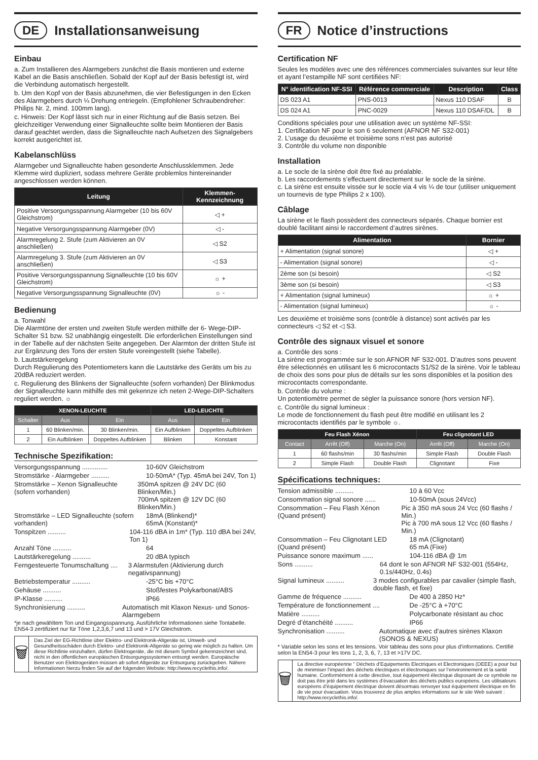DE Installationsanweisung
Einbau
a. Zum Installieren des Alarmgebers zunächst die Basis montieren und externe Kabel an die Basis anschließen. Sobald der Kopf auf der Basis befestigt ist, wird die Verbindung automatisch hergestellt.
b. Um den Kopf von der Basis abzunehmen, die vier Befestigungen in den Ecken des Alarmgebers durch ¼ Drehung entriegeln. (Empfohlener Schraubendreher: Philips Nr. 2, mind. 100mm lang).
c. Hinweis: Der Kopf lässt sich nur in einer Richtung auf die Basis setzen. Bei gleichzeitiger Verwendung einer Signalleuchte sollte beim Montieren der Basis darauf geachtet werden, dass die Signalleuchte nach Aufsetzen des Signalgebers korrekt ausgerichtet ist.
Kabelanschlüss
Alarmgeber und Signalleuchte haben gesonderte Anschlussklemmen. Jede Klemme wird dupliziert, sodass mehrere Geräte problemlos hintereinander angeschlossen werden können.
| Leitung | Klemmen-Kennzeichnung |
| --- | --- |
| Positive Versorgungsspannung Alarmgeber (10 bis 60V Gleichstrom) | ◁ + |
| Negative Versorgungsspannung Alarmgeber (0V) | ◁ - |
| Alarmregelung 2. Stufe (zum Aktivieren an 0V anschließen) | ◁ S2 |
| Alarmregelung 3. Stufe (zum Aktivieren an 0V anschließen) | ◁ S3 |
| Positive Versorgungsspannung Signalleuchte (10 bis 60V Gleichstrom) | ☼ + |
| Negative Versorgungsspannung Signalleuchte (0V) | ☼ - |
Bedienung
a. Tonwahl
Die Alarmtöne der ersten und zweiten Stufe werden mithilfe der 6- Wege-DIP-Schalter S1 bzw. S2 unabhängig eingestellt. Die erforderlichen Einstellungen sind in der Tabelle auf der nächsten Seite angegeben. Der Alarmton der dritten Stufe ist zur Ergänzung des Tons der ersten Stufe voreingestellt (siehe Tabelle).
b. Lautstärkeregelung
Durch Regulierung des Potentiometers kann die Lautstärke des Geräts um bis zu 20dBA reduziert werden.
c. Regulierung des Blinkens der Signalleuchte (sofern vorhanden) Der Blinkmodus der Signalleuchte kann mithilfe des mit gekennze ich neten 2-Wege-DIP-Schalters reguliert werden. ☼
| XENON-LEUCHTE | | | LED-LEUCHTE | |
| --- | --- | --- | --- | --- |
| Schalter | Aus | Ein | Aus | Ein |
| 1 | 60 Blinken/min. | 30 Blinken/min. | Ein Aufblinken | Doppeltes Aufblinken |
| 2 | Ein Aufblinken | Doppeltes Aufblinken | Blinken | Konstant |
Technische Spezifikation:
Versorgungsspannung .............. 10-60V Gleichstrom
Stromstärke - Alarmgeber .......... 10-50mA* (Typ. 45mA bei 24V, Ton 1)
Stromstärke – Xenon Signalleuchte (sofern vorhanden) 350mA spitzen @ 24V DC (60 Blinken/Min.)
700mA spitzen @ 12V DC (60 Blinken/Min.)
Stromstärke – LED Signalleuchte (sofern vorhanden) 18mA (Blinkend)*
65mA (Konstant)*
Tonspitzen .......... 104-116 dBA in 1m* (Typ. 110 dBA bei 24V, Ton 1)
Anzahl Töne .......... 64
Lautstärkeregelung .......... 20 dBA typisch
Ferngesteuerte Tonumschaltung .... 3 Alarmstufen (Aktivierung durch negativspannung)
Betriebstemperatur .......... -25°C bis +70°C
Gehäuse .......... Stoßfestes Polykarbonat/ABS
IP-Klasse .......... IP66
Synchronisierung .......... Automatisch mit Klaxon Nexus- und Sonos-Alarmgebern
*je nach gewähltem Ton und Eingangsspannung. Ausführliche Informationen siehe Tontabelle. EN54-3 zertifiziert nur für Töne 1,2,3,6,7 und 13 und > 17V Gleichstrom.
🗑
Das Ziel der EG-Richtlinie über Elektro- und Elektronik-Altgeräte ist, Umwelt- und Gesundheitsschäden durch Elektro- und Elektronik-Altgeräte so gering wie möglich zu halten. Um diese Richtlinie einzuhalten, dürfen Elektrogeräte, die mit diesem Symbol gekennzeichnet sind, nicht in den öffentlichen europäischen Entsorgungssystemen entsorgt werden. Europäische Benutzer von Elektrogeräten müssen ab sofort Altgeräte zur Entsorgung zurückgeben. Nähere Informationen hierzu finden Sie auf der folgenden Website: http://www.recyclethis.info/.
FR Notice d’instructions
Certification NF
Seules les modèles avec une des références commerciales suivantes sur leur tête et ayant l’estampille NF sont certifiées NF:
| N° identification NF-SSI | Référence commerciale | Description | Class |
| --- | --- | --- | --- |
| DS 023 A1 | PNS-0013 | Nexus 110 DSAF | B |
| DS 024 A1 | PNC-0029 | Nexus 110 DSAF/DL | B |
Conditions spéciales pour une utilisation avec un système NF-SSI:
1. Certification NF pour le son 6 seulement (AFNOR NF S32-001)
2. L’usage du deuxième et troisième sons n’est pas autorisé
3. Contrôle du volume non disponible
Installation
a. Le socle de la sirène doit être fixé au préalable.
b. Les raccordements s’effectuent directement sur le socle de la sirène.
c. La sirène est ensuite vissée sur le socle via 4 vis ¼ de tour (utiliser uniquement un tournevis de type Philips 2 x 100).
Câblage
La sirène et le flash possèdent des connecteurs séparés. Chaque bornier est doublé facilitant ainsi le raccordement d’autres sirènes.
| Alimentation | Bornier |
| --- | --- |
| + Alimentation (signal sonore) | ◁ + |
| - Alimentation (signal sonore) | ◁ - |
| 2ème son (si besoin) | ◁ S2 |
| 3ème son (si besoin) | ◁ S3 |
| + Alimentation (signal lumineux) | ☼ + |
| - Alimentation (signal lumineux) | ☼ - |
Les deuxième et troisième sons (contrôle à distance) sont activés par les connecteurs ◁ S2 et ◁ S3.
Contrôle des signaux visuel et sonore
a. Contrôle des sons :
La sirène est programmée sur le son AFNOR NF S32-001. D’autres sons peuvent être sélectionnés en utilisant les 6 microcontacts S1/S2 de la sirène. Voir le tableau de choix des sons pour plus de détails sur les sons disponibles et la position des microcontacts correspondante.
b. Contrôle du volume :
Un potentiomètre permet de sègler la puissance sonore (hors version NF).
c. Contrôle du signal lumineux :
Le mode de fonctionnement du flash peut être modifié en utilisant les 2 microcontacts identifiés par le symbole ☼.
| Feu Flash Xénon | | | Feu clignotant LED | |
| --- | --- | --- | --- | --- |
| Contact | Arrêt (Off) | Marche (On) | Arrêt (Off) | Marche (On) |
| 1 | 60 flashs/min | 30 flashs/min | Simple Flash | Double Flash |
| 2 | Simple Flash | Double Flash | Clignotant | Fixe |
Spécifications techniques:
Tension admissible .......... 10 à 60 Vcc
Consommation signal sonore ...... 10-50mA (sous 24Vcc)
Consommation – Feu Flash Xénon (Quand présent) Pic à 350 mA sous 24 Vcc (60 flashs / Min.)
Pic à 700 mA sous 12 Vcc (60 flashs / Min.)
Consommation – Feu Clignotant LED (Quand présent) 18 mA (Clignotant)
65 mA (Fixe)
Puissance sonore maximum ...... 104-116 dBA @ 1m
Sons .......... 64 dont le son AFNOR NF S32-001 (554Hz, 0.1s/440Hz, 0.4s)
Signal lumineux .......... 3 modes configurables par cavalier (simple flash, double flash, et fixe)
Gamme de fréquence .......... De 400 à 2850 Hz*
Température de fonctionnement .... De -25°C à +70°C
Matière .......... Polycarbonate résistant au choc
Degré d’étanchéité .......... IP66
Synchronisation .......... Automatique avec d’autres sirènes Klaxon (SONOS & NEXUS)
* Variable selon les sons et les tensions. Voir tableau des sons pour plus d’informations. Certifié selon la EN54-3 pour les tons 1, 2, 3, 6, 7, 13 et >17V DC.
🗑
La directive européenne “ Déchets d’Equipements Electriques et Electroniques (DEEE) a pour but de minimiser l’impact des déchets électriques et électroniques sur l’environnement et la santé humaine. Conformément à cette directive, tout équipement électrique disposant de ce symbole ne doit pas être jeté dans les systèmes d’évacuation des déchets publics européens. Les utilisateurs européens d’équipement électrique doivent désormais renvoyer tout équipement électrique en fin de vie pour évacuation. Vous trouverez de plus amples informations sur le site Web suivant : http://www.recyclethis.info/.